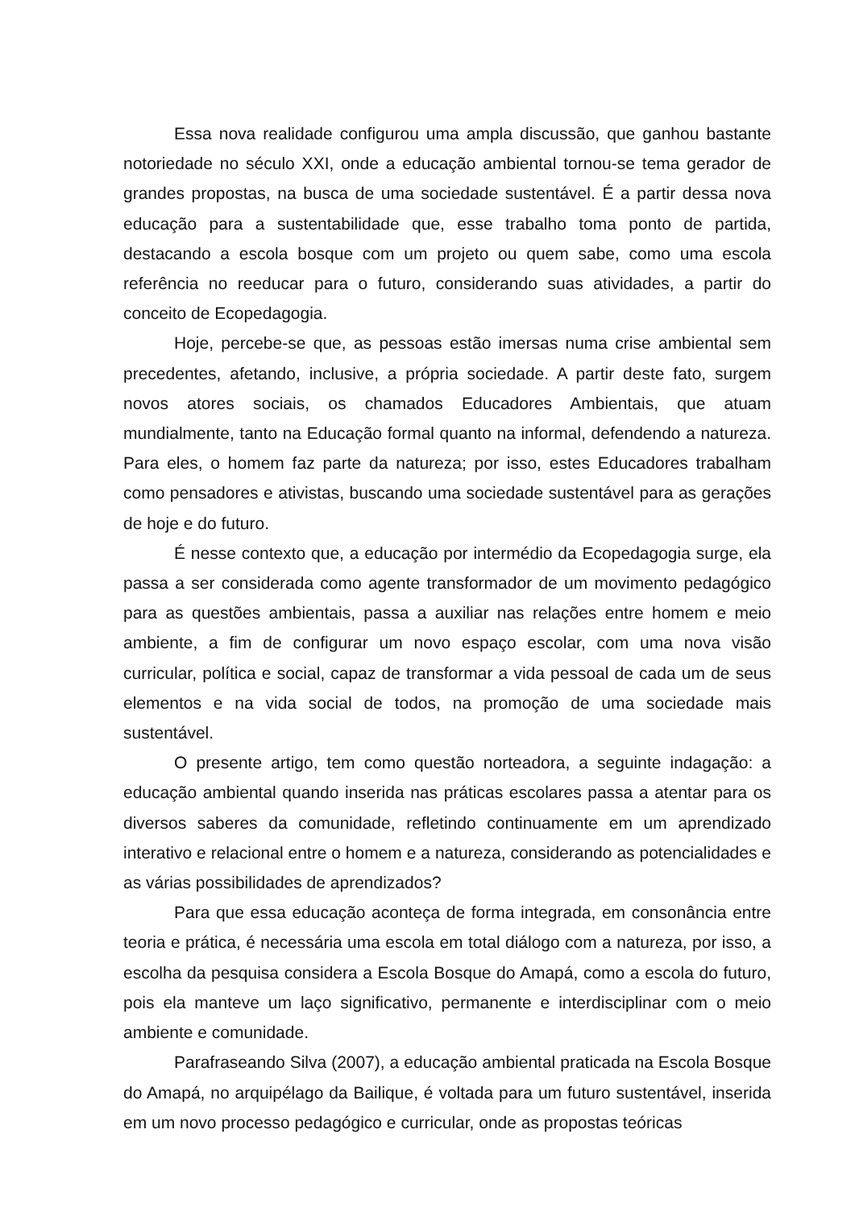Essa nova realidade configurou uma ampla discussão, que ganhou bastante notoriedade no século XXI, onde a educação ambiental tornou-se tema gerador de grandes propostas, na busca de uma sociedade sustentável. É a partir dessa nova educação para a sustentabilidade que, esse trabalho toma ponto de partida, destacando a escola bosque com um projeto ou quem sabe, como uma escola referência no reeducar para o futuro, considerando suas atividades, a partir do conceito de Ecopedagogia.
Hoje, percebe-se que, as pessoas estão imersas numa crise ambiental sem precedentes, afetando, inclusive, a própria sociedade. A partir deste fato, surgem novos atores sociais, os chamados Educadores Ambientais, que atuam mundialmente, tanto na Educação formal quanto na informal, defendendo a natureza. Para eles, o homem faz parte da natureza; por isso, estes Educadores trabalham como pensadores e ativistas, buscando uma sociedade sustentável para as gerações de hoje e do futuro.
É nesse contexto que, a educação por intermédio da Ecopedagogia surge, ela passa a ser considerada como agente transformador de um movimento pedagógico para as questões ambientais, passa a auxiliar nas relações entre homem e meio ambiente, a fim de configurar um novo espaço escolar, com uma nova visão curricular, política e social, capaz de transformar a vida pessoal de cada um de seus elementos e na vida social de todos, na promoção de uma sociedade mais sustentável.
O presente artigo, tem como questão norteadora, a seguinte indagação: a educação ambiental quando inserida nas práticas escolares passa a atentar para os diversos saberes da comunidade, refletindo continuamente em um aprendizado interativo e relacional entre o homem e a natureza, considerando as potencialidades e as várias possibilidades de aprendizados?
Para que essa educação aconteça de forma integrada, em consonância entre teoria e prática, é necessária uma escola em total diálogo com a natureza, por isso, a escolha da pesquisa considera a Escola Bosque do Amapá, como a escola do futuro, pois ela manteve um laço significativo, permanente e interdisciplinar com o meio ambiente e comunidade.
Parafraseando Silva (2007), a educação ambiental praticada na Escola Bosque do Amapá, no arquipélago da Bailique, é voltada para um futuro sustentável, inserida em um novo processo pedagógico e curricular, onde as propostas teóricas